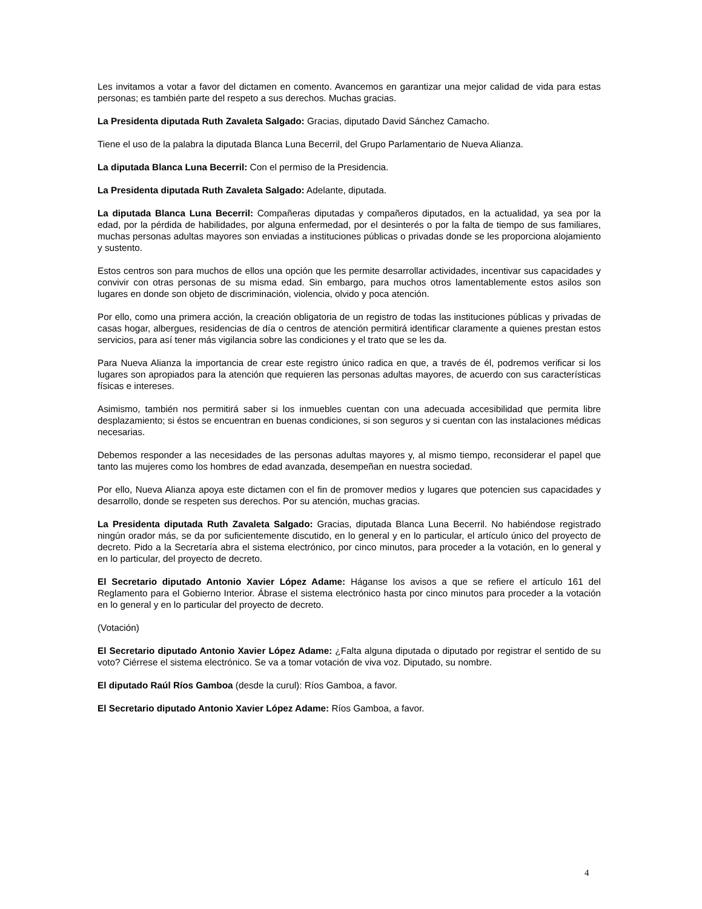Les invitamos a votar a favor del dictamen en comento. Avancemos en garantizar una mejor calidad de vida para estas personas; es también parte del respeto a sus derechos. Muchas gracias.
La Presidenta diputada Ruth Zavaleta Salgado: Gracias, diputado David Sánchez Camacho.
Tiene el uso de la palabra la diputada Blanca Luna Becerril, del Grupo Parlamentario de Nueva Alianza.
La diputada Blanca Luna Becerril: Con el permiso de la Presidencia.
La Presidenta diputada Ruth Zavaleta Salgado: Adelante, diputada.
La diputada Blanca Luna Becerril: Compañeras diputadas y compañeros diputados, en la actualidad, ya sea por la edad, por la pérdida de habilidades, por alguna enfermedad, por el desinterés o por la falta de tiempo de sus familiares, muchas personas adultas mayores son enviadas a instituciones públicas o privadas donde se les proporciona alojamiento y sustento.
Estos centros son para muchos de ellos una opción que les permite desarrollar actividades, incentivar sus capacidades y convivir con otras personas de su misma edad. Sin embargo, para muchos otros lamentablemente estos asilos son lugares en donde son objeto de discriminación, violencia, olvido y poca atención.
Por ello, como una primera acción, la creación obligatoria de un registro de todas las instituciones públicas y privadas de casas hogar, albergues, residencias de día o centros de atención permitirá identificar claramente a quienes prestan estos servicios, para así tener más vigilancia sobre las condiciones y el trato que se les da.
Para Nueva Alianza la importancia de crear este registro único radica en que, a través de él, podremos verificar si los lugares son apropiados para la atención que requieren las personas adultas mayores, de acuerdo con sus características físicas e intereses.
Asimismo, también nos permitirá saber si los inmuebles cuentan con una adecuada accesibilidad que permita libre desplazamiento; si éstos se encuentran en buenas condiciones, si son seguros y si cuentan con las instalaciones médicas necesarias.
Debemos responder a las necesidades de las personas adultas mayores y, al mismo tiempo, reconsiderar el papel que tanto las mujeres como los hombres de edad avanzada, desempeñan en nuestra sociedad.
Por ello, Nueva Alianza apoya este dictamen con el fin de promover medios y lugares que potencien sus capacidades y desarrollo, donde se respeten sus derechos. Por su atención, muchas gracias.
La Presidenta diputada Ruth Zavaleta Salgado: Gracias, diputada Blanca Luna Becerril. No habiéndose registrado ningún orador más, se da por suficientemente discutido, en lo general y en lo particular, el artículo único del proyecto de decreto. Pido a la Secretaría abra el sistema electrónico, por cinco minutos, para proceder a la votación, en lo general y en lo particular, del proyecto de decreto.
El Secretario diputado Antonio Xavier López Adame: Háganse los avisos a que se refiere el artículo 161 del Reglamento para el Gobierno Interior. Ábrase el sistema electrónico hasta por cinco minutos para proceder a la votación en lo general y en lo particular del proyecto de decreto.
(Votación)
El Secretario diputado Antonio Xavier López Adame: ¿Falta alguna diputada o diputado por registrar el sentido de su voto? Ciérrese el sistema electrónico. Se va a tomar votación de viva voz. Diputado, su nombre.
El diputado Raúl Ríos Gamboa (desde la curul): Ríos Gamboa, a favor.
El Secretario diputado Antonio Xavier López Adame: Ríos Gamboa, a favor.
4